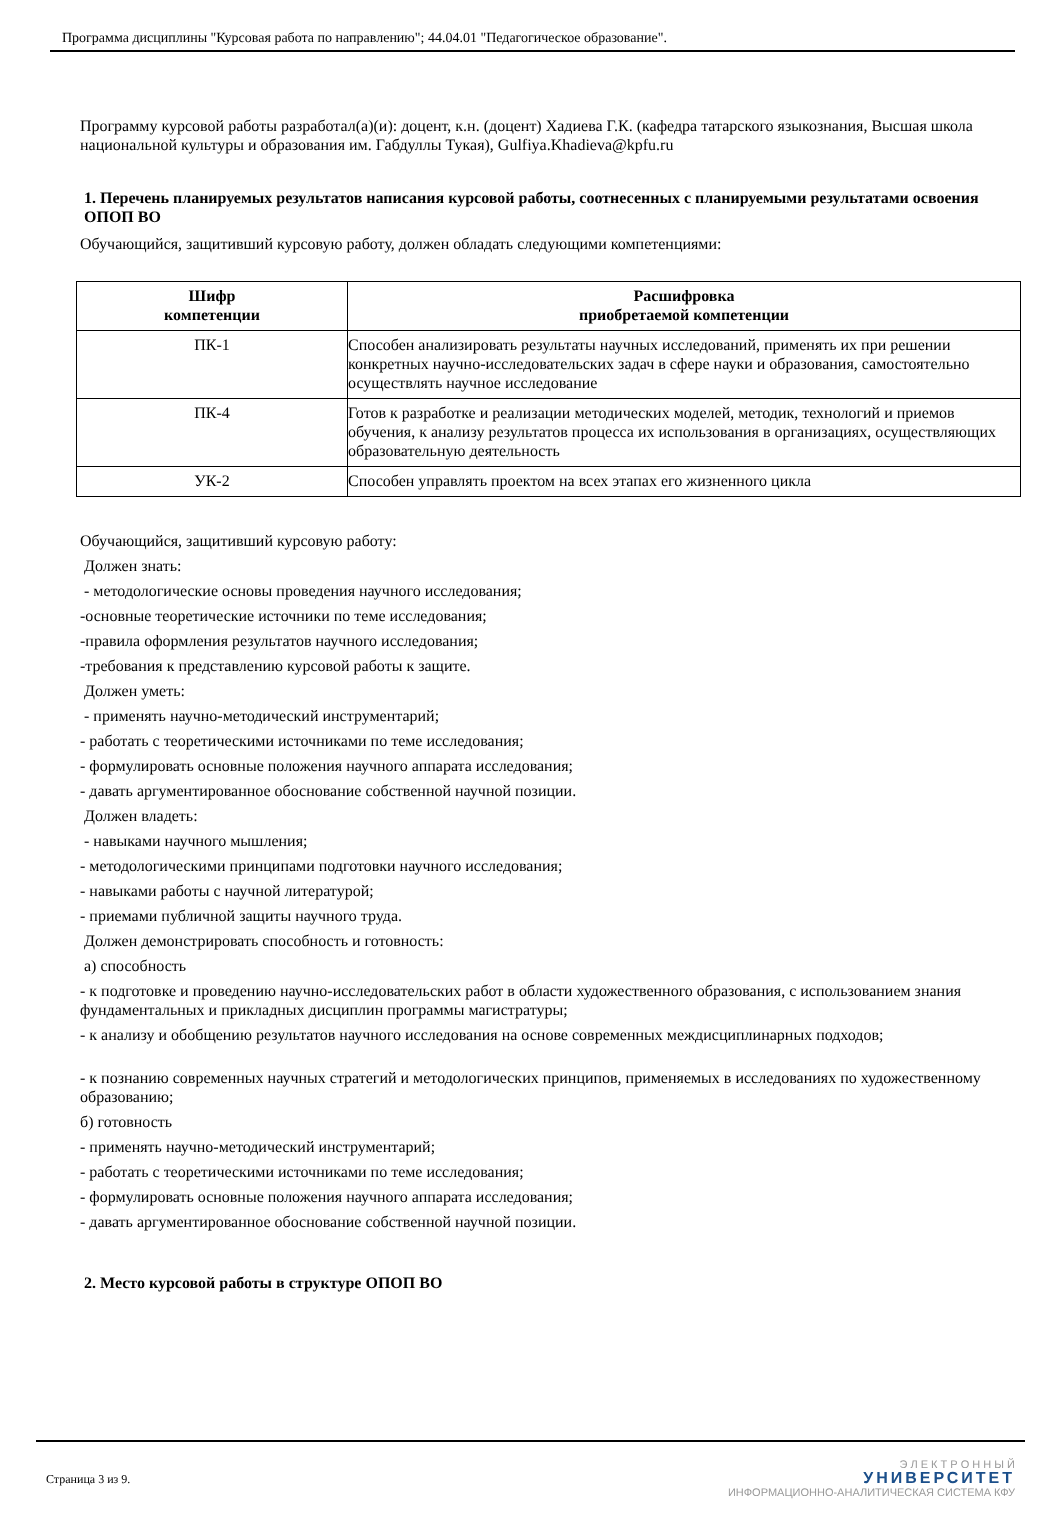Программа дисциплины "Курсовая работа по направлению"; 44.04.01 "Педагогическое образование".
Программу курсовой работы разработал(а)(и): доцент, к.н. (доцент) Хадиева Г.К. (кафедра татарского языкознания, Высшая школа национальной культуры и образования им. Габдуллы Тукая), Gulfiya.Khadieva@kpfu.ru
1. Перечень планируемых результатов написания курсовой работы, соотнесенных с планируемыми результатами освоения ОПОП ВО
Обучающийся, защитивший курсовую работу, должен обладать следующими компетенциями:
| Шифр компетенции | Расшифровка приобретаемой компетенции |
| --- | --- |
| ПК-1 | Способен анализировать результаты научных исследований, применять их при решении конкретных научно-исследовательских задач в сфере науки и образования, самостоятельно осуществлять научное исследование |
| ПК-4 | Готов к разработке и реализации методических моделей, методик, технологий и приемов обучения, к анализу результатов процесса их использования в организациях, осуществляющих образовательную деятельность |
| УК-2 | Способен управлять проектом на всех этапах его жизненного цикла |
Обучающийся, защитивший курсовую работу:
Должен знать:
- методологические основы проведения научного исследования;
-основные теоретические источники по теме исследования;
-правила оформления результатов научного исследования;
-требования к представлению курсовой работы к защите.
Должен уметь:
- применять научно-методический инструментарий;
- работать с теоретическими источниками по теме исследования;
- формулировать основные положения научного аппарата исследования;
- давать аргументированное обоснование собственной научной позиции.
Должен владеть:
- навыками научного мышления;
- методологическими принципами подготовки научного исследования;
- навыками работы с научной литературой;
- приемами публичной защиты научного труда.
Должен демонстрировать способность и готовность:
а) способность
- к подготовке и проведению научно-исследовательских работ в области художественного образования, с использованием знания фундаментальных и прикладных дисциплин программы магистратуры;
- к анализу и обобщению результатов научного исследования на основе современных междисциплинарных подходов;
- к познанию современных научных стратегий и методологических принципов, применяемых в исследованиях по художественному образованию;
б) готовность
- применять научно-методический инструментарий;
- работать с теоретическими источниками по теме исследования;
- формулировать основные положения научного аппарата исследования;
- давать аргументированное обоснование собственной научной позиции.
2. Место курсовой работы в структуре ОПОП ВО
Страница 3 из 9.
Э Л Е К Т Р О Н Н Ы Й
УНИВЕРСИТЕТ
ИНФОРМАЦИОННО-АНАЛИТИЧЕСКАЯ СИСТЕМА КФУ